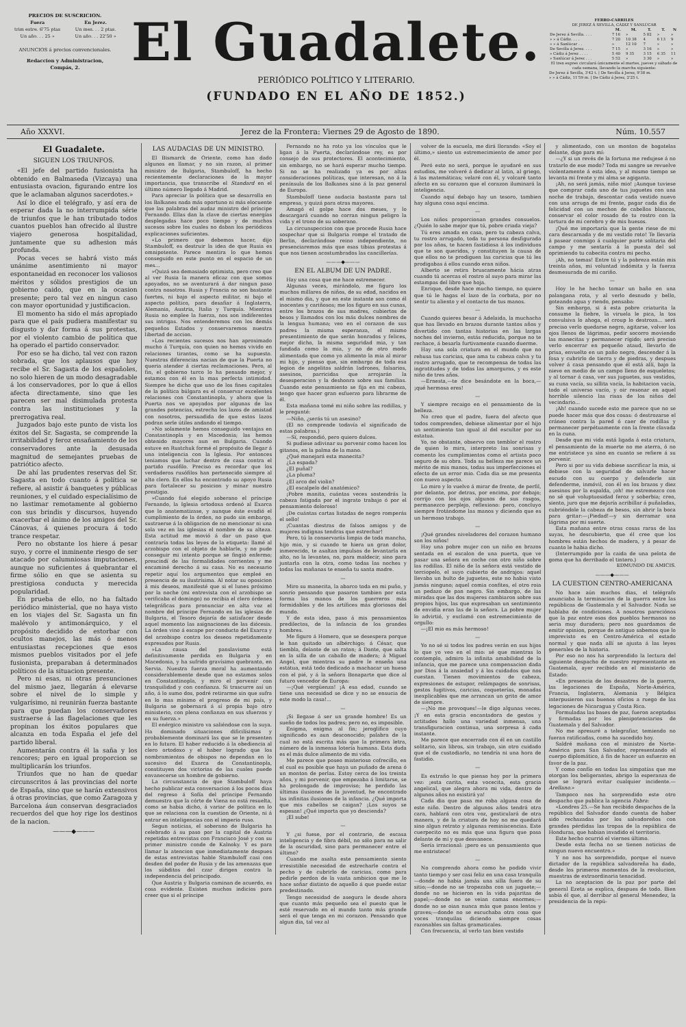PRECIOS DE SUSCRICION.
| Fuera | En Jerez. |
| trim estre. 6'75 ptas | Un mes. . . 2 ptas. |
| Un año. . . 25 » | Un año. . . 22'50 » |
ANUNCIOS á precios convencionales.
Redaccion y Administracion,
Compás, 2.
El Guadalete.
PERIÓDICO POLÍTICO Y LITERARIO.
(FUNDADO EN EL AÑO DE 1852.)
FERRO-CARRILES
DE JEREZ Á SEVILLA, CÁDIZ Y SANLÚCAR
| | M. | M. | T. | T. | N |
| --- | --- | --- | --- | --- | --- |
| De Jerez á Sevilla. . . . | 7 16 | » | 5 02 | » | » |
| » » á Cádiz. . . . | 7 20 | 10 38 | 4 | 6 13 | 9 |
| » » á Sanlúcar . . | » | 12 10 | 7 | » | » |
| De Sevilla á Jerez. . . . | 7 15 | » | 3 16 | » | » |
| » Cádiz á Jerez . . . . | 5 40 | 9 35 | 3 15 | 6 35 | 11 |
| » Sanlúcar á Jerez . . . | 5 52 | » | 3 30 | » | » |
El tren expres circulará únicamente el martes, jueves y sábado de cada semana, llevando la marcha siguiente:
De Jerez á Sevilla, 3'42 t. | De Sevilla á Jerez, 9'38 m.
» » á Cádiz, 11'59 m. | De Cádiz á Jerez, 2'25 t.
Año XXXVI. Jerez de la Frontera: Viernes 29 de Agosto de 1890. Núm. 10.557
El Guadalete.
SIGUEN LOS TRIUNFOS.
«El jefe del partido fusionista ha obtenido en Balmaseda (Vizcaya) una entusiasta ovacion, figurando entre los que le aclamaban algunos sacerdotes.»
Así lo dice el telégrafo, y así era de esperar dada la no interrumpida série de triunfos que le han tributado todos cuantos pueblos han ofrecido al ilustre viajero generosa hospitalidad, juntamente que su adhesion más profunda.
Pocas veces se habrá visto más unánime asentimiento ni mayor espontaneidad en reconocer los valiosos méritos y sólidos prestigios de un gobierno caido, que en la ocasion presente; pero tal vez en ningun caso con mayor oportunidad y justificacion.
El momento ha sido el más apropiado para que el país pudiera manifestar su disgusto y dar forma á sus protestas, por el violento cambio de política que ha operado el partido conservador.
Por eso se ha dicho, tal vez con razon sobrada, que los aplausos que hoy recibe el Sr. Sagasta de los españoles, no solo hieren de un modo desagradable á los conservadores, por lo que á ellos afecta directamente, sino que les parecen ser mal disimulada protesta contra las instituciones y la prerrogativa real.
Juzgados bajo este punto de vista los éxitos del Sr. Sagasta, se comprende la irritabilidad y feroz ensañamiento de los conservadores ante la desusada magnitud de semejantes pruebas de patriótico afecto.
De ahí las prudentes reservas del Sr. Sagasta en todo cuanto á política se refiere, al asistir á banquetes y públicas reuniones, y el cuidado especialísimo de no lastimar remotamente al gobierno con sus brindis y discursos, huyendo exacerbar el ánimo de los amigos del Sr. Cánovas, á quienes procura á todo trance respetar.
Pero no obstante los hiere á pesar suyo, y corre el inminente riesgo de ser atacado por calumniosas imputaciones, aunque no suficientes á quebrantar el firme sólio en que se asienta su prestigiosa conducta y merecida popularidad.
En prueba de ello, no ha faltado periódico ministerial, que no haya visto en los viajes del Sr. Sagasta un fin malévolo y antimonárquico, y el propósito decidido de estorbar con ocultos manejos, las más ó menos entusiastas recepciones que esos mismos pueblos visitados por el jefe fusionista, preparaban á determinados políticos de la situacion presente.
Pero ni esas, ni otras presunciones del mismo jaez, llegarán á elevarse sobre el nivel de lo simple y vulgarísimo, ni reunirán fuerza bastante para que puedan los conservadores sustraerse á las flagelaciones que les propinan los éxitos populares que alcanza en toda España el jefe del partido liberal.
Aumentarán contra él la saña y los rencores; pero en igual proporcion se multiplicarán los triunfos.
Triunfos que no han de quedar circunscritos á las provincias del norte de España, sino que se harán extensivos á otras provincias, que como Zaragoza y Barcelona áun conservan desgraciados recuerdos del que hoy rige los destinos de la nacion.
———◆———
LAS AUDACIAS DE UN MINISTRO.
El Bismarck de Oriente, como han dado algunos en llamar, y no sin razon, al primer ministro de Bulgaria, Stambuloff, ha hecho recientemente declaraciones de la mayor importancia, que transcribe el Standard en el último número llegado á Madrid.
Para apreciar la política que se desarrolla en los Balkanes nada más oportuno ni más elocuente que las palabras del audaz ministro del príncipe Fernando. Ellas dan la clave de ciertas energías desplegadas hace poco tiempo y de muchos sucesos sobre los cuales no daban los periódicos explicaciones suficientes.
«Lo primero que debemos hacer, dijo Stambuloff, es destruir la idea de que Rusia es omnipotente. Parece mentira lo que hemos conseguido en este punto en el espacio de un mes...
»Quizá sea demasiado optimista, pero creo que al ver Rusia la manera eficaz con que somos apoyados, no se aventurará á dar ningun paso contra nosotros. Rusia y Francia no son bastante fuertes, ni bajo el aspecto militar, ni bajo el aspecto político, para desafiar á Inglaterra, Alemania, Austria, Italia y Turquía. Mientras Rusia no emplee la fuerza, nos son indiferentes sus intrigas. Nos entenderemos con los demás pequeños Estados y conservaremos nuestra libertad de accion.
»Los recientes sucesos nos han aproximado mucho á Turquía, con quien no hemos vivido en relaciones tirantes, como se ha supuesto. Nuestras diferencias nacian de que la Puerta no queria atender á ciertas reclamaciones. Pero, al fin, el gobierno turco lo ha pensado mejor, y estamos con él en la mas perfecta intimidad. Siempre he dicho que uno de los fines capitales de la política búlgara es el conservar excelentes relaciones con Constantinopla, y ahora que la Puerta nos ve apoyados por algunas de las grandes potencias, estrecha los lazos de amistad con nosotros, persuadida de que estos lazos podran serle útiles andando el tiempo.
»No solamente hemos conseguido ventajas en Constantinopla y en Macedonia; las hemos obtenido mayores aun en Bulgaria. Cuando estuve en Rustchuk formé el propósito de llegar á una inteligencia con la Iglesia. Por entonces teniamos que luchar dentro de casa contra el partido rusófilo. Preciso es recordar que los verdaderos rusófilos han pertenecido siempre al alto clero. En ellos ha encontrado su apoyo Rusia para fortalecer su posicion y minar nuestro prestigio.
»Cuando fué elegido soberano el príncipe Fernando, la Iglesia ortodoxa ordenó al Exarca que lo anatematizase, y aunque éste evadió el cumplimiento de la órden, no pudo sin embargo, sustraerse á la obligacion de no mencionar ni una sola vez en las iglesias el nombre de su alteza. Esta actitud me movió á dar un paso que contraría todas las leyes de la etiqueta: llamé al arzobispo con el objeto de hablarle, y no pude conseguir mi intento porque se fingió enfermo; prescindí de las formalidades corrientes y me encaminé derecho á su casa. No es necesario repetir aquí los argumentos que empleé en presencia de su ilustrísima. Al notar su oposicion á mis deseos, manifesté que si el lunes próximo por la noche (mi entrevista con el arzobispo se verificaba el domingo) no recibia el clero órdenes telegráficas para pronunciar en alta voz el nombre del príncipe Fernando en las iglesias de Bulgaria, el Tesoro dejaría de satisfacer desde aquel momento las asignaciones de las diócesis. La órden vino á escape por conducto del Exarca y del arzobispo contra los deseos repetidamente expresados por Rusia.
»La causa del panslavismo está definitivamente perdida en Bulgaria y en Macedonia, y ha sufrido gravísimo quebranto, en Servia. Nuestra fuerza moral ha aumentando considerablemente desde que no estamos solos en Constantinopla, y miro el porvenir con tranquilidad y con confianza. Si trascurre así un año, á lo sumo dos, podré retirarme sin que sufra en lo mas mínimo el progreso de mi país, y Bulgaria se gobernará á sí propia bajo otro ministerio, con plena confianza en sus sfuerzos y en su fuerza.»
El enérgico ministro va saliéndose con la suya. Ha dominado situaciones dificilísimas y probablemente dominará las que se le presenten en lo futuro. El haber reducido á la obediencia al clero ortodoxo y el haber logrado que los nombramientos de obispos no dependan en lo sucesivo del Exarca de Constantinopla, constituyen dos victorias de las cuales puede envanecerse un hombre de gobierno.
La circunstancia de que Stambuloff haya hecho publicar esta conversacion á los pocos dias del regreso á Sofía del príncipe Fernando demuestra que la córte de Viena no está resuelta, como se habia dicho, á variar de política en lo que se relaciona con la cuestion de Oriente, ni á entrar en inteligencias con el imperio ruso.
Segun noticias, el soberano de Bulgaria ha celebrado á su paso por la capital de Austria repetidas entrevistas con Francisco José y con su primer ministro conde de Kalnoky. Y es para llamar la atencion que inmediatamente despues de estas entrevistas hable Stambuloff casi con desden del poder de Rusia y de las amenazas que los súbditos del czar dirigen contra la independencia del principado.
Que Austria y Bulgaria caminan de acuerdo, es cosa evidente. Existen muchos indicios para creer que si el príncipe
Fernando no ha roto ya los vínculos que le ligan á la Puerta, declarándose rey, es por consejo de sus protectores. El acontecimiento, sin embargo, no se hará esperar mucho tiempo. Si no se ha realizado ya es por altas consideraciones políticas, que interesan, no á la península de los Balkanes sino á la paz general de Europa.
Stambuloff tiene audacia bastante para tal empresa, y quizá para otras mayores.
Amagó el golpe hace dos meses, y lo descargará cuando no corran ningun peligro la vida y el trono de su soberano.
La circunspeccion con que procede Rusia hace sospechar que si Bulgaria rompe el tratado de Berlin, declarándose reino independiente, no presenciaremos más que esas tibias protestas á que nos tienen acostumbrados las cancillerías.
———◆———
EN EL ALBUM DE UN PADRE.
Hay una cosa que me hace estremecer.
Algunas veces, mirándolo, me figuro los muchos millares de niños, de su edad, nacidos en el mismo dia, y que en este instante son como él inocentes y cariñosos; me los figuro en sus cunas, entre los brazos de sus madres, cubiertos de besos y llamados con los más dulces nombres de la lengua humana; veo en el corazon de sus padres la misma esperanza, el mismo presentimiento de que serán honrados y felices, mejor dicho, la misma seguridad mia, y tan fundada como la mia, y no de otro modo alimentada que como yo alimento la mia al mirar mi hijo, y pienso que, sin embargo de toda esa legion de angelitos saldrán ladrones, falsarios, asesinos, parricidas que arrojarán la desesperacion y la deshonra sobre sus familias. Cuando este pensamiento se fija en mi cabeza, tengo que hacer gran esfuerzo para librarme de él.
Esta mañana tomé mi niño sobre las rodillas, y le pregunté:
—Niño, ¿serás tú un asesino?
(El no comprende todavía el significado de estas palabras.)
—Sí, respondió, pero quiero dulces.
Si pudiese adivinar su porvenir como hacen los gitanos, en la palma de la mano.
¿Qué manejará esta manecita?
¿La espada?
¿El puñal?
¿La pluma?
¿El arco del violin?
¿El escalpelo del anatómico?
¡Pobre manita, cuántas veces sostendrás la cabeza fatigada por el ingrato trabajo ó por el pensamiento doloroso!
¡De cuántas cartas listadas de negro romperás el sello!
¡Cuantas diestras de falsos amigos y de mujeres indignas tendras que estrechar!
Pero, tú la conservarás limpia de toda mancha, hijo mio, y si cuando te hiera un gran dolor, inmerecido, te asaltan impulsos de levantarla en alto, no la levantes, no, para maldecir, sino para juntarla con la otra, como todas las noches y todas las mañanas te enseña tu santa madre.
—
Miro su manecita, la abarco toda en mi puño, y sonrío pensando que pasaron tambien por esta forma las manos de los guerreros más formidables y de los artífices más gloriosos del mundo.
Y de esta idea, paso á mis pensamientos predilectos, de la infancia de los grandes hombres.
Me figuro á Homero, que se desespera porque le han quitado un albérchigo; á César, que tiembla, delante de un raton; á Dante, que salta en la silla de un caballo de madera; á Miguel Angel, que mientras su padre le enseña una estátua, está todo dedicado a machacar un hueso con el pié, y á la señora Bonaparte que dice al futuro vencedor de Europa:
—¡Qué vergüenza! ¡A esa edad, cuando se tiene una necesidad se dice y no se ensucia de este modo la casa!...
—
¡Si llegase á ser un grande hombre! Es un sueño de todos los padres; pero no, es imposible.
Enigma, enigma al fin; jeroglífico cuyo significado es aun desconocido; palabra de la cual no está escrita más que la primera letra, número de la inmensa lotería humana. Esta duda es el más dulce alimento de mi vida.
Me parece que poseo misterioso cofrecillo, en el cual es posible que haya un puñado de arena ó un monton de perlas. Estoy cerca de los treinta años, y mi porvenir, que empezaba á limitarse, se ha prolongado de improviso; he perdido las últimas ilusiones de la juventud, he encontrado las infinitas ilusiones de la infancia. ¿Qué importa que mis cabellos se caigan? ¡Los suyos se espesan! ¿Qué importa que yo descienda?
¡El sube!
—
Y ¿si fuese, por el contrario, de escasa inteligencia y de fibra débil, no sólo para no salir de la oscuridad, sino para permanecer entre el último?
Cuando me asalta este pensamiento siento irresistible necesidad de estrecharle contra el pecho y de cubrirlo de caricias, como para pedirle perdon de la vasta ambicion que me lo hace soñar distinto de aquello á que puede estar predestinado.
Tengo necesidad de asegura le desde ahora que cuanto más pequeño sea el puesto que le esté reservado en el mundo tanto más grande será el que tenga en mi corazon. Pensando que algun dia, tal vez al
volver de la escuela, me dirá llorando: «Soy el último,» siento un estremecimiento de amor por él.
Peró esto no será, porque le ayudaré en sus estudios, me volveré á dedicar al latin, al griego, á las matemáticas; velaré con él, y volcaré tanto afecto en su corazon que el corazon iluminará la inteligencia.
Cuando aquí debajo hay un tesoro, tambien hay alguna cosa aquí encima.
—
Los niños proporcionan grandes consuelos. ¿Quién lo sabe mejor que tú, pobre criada vieja?
Tú eres amada en casa, pero tu cabeza calva, tu rostro arrugado, toda tu persona desfigurada por los años, te hacen fastidiosa á los individuos que te son queridos, y constituyen la causa de que ellos no te prodiguen las caricias que tú les prodigabas á ellos cuando eran niños.
Alberto se retira bruscamente hácia atras cuando tú acercas el rostro al suyo para mirar las estampas del libro que hoja.
Enrique, desde hace mucho tiempo, no quiere que tú le hagas el lazo de la corbata, por no sentir tu aliento y el contacto de tus manos.
—
Cuando quieres besar á Adelaida, la muchacha que has llevado en brazos durante tantos años y divertido con tantas historias en las largas noches del invierno, estás reducida, porque no te rechace, á besarla furtivamente cuando duerme.
Hay una sola criatura en el mundo que no rehusa tus caricias, que ama tu cabeza calva y tu rostro arrugado, que te recompensa de todas las ingratitudes y de todas las amarguras, y es este niño de tres años.
—Ernesta,—te dice besándote en la boca,—¡qué hermosa eres!
—
Y siempre recaigo en el pensamiento de la belleza.
No creo que el padre, fuera del afecto que todos comprenden, debiese alimentar por el hijo un sentimiento tan igual al del escultor por su estatua.
Yo, no obstante, observo con temblor el rostro de quien lo mira, interpreto las sonrisas y comento los cumplimientos como el artista poco seguro de su obra. Toda su belleza me parece un mérito de mis manos, todas sus imperfecciones el efecto de un error mio. Cada dia se me presenta con nuevo aspecto.
Lo miro y lo vuelvo á mirar de frente, de perfil, por delante, por detras, por encima, por debajo; corrijo con los ojos algunos de sus rasgos, permanezco perplejo, reflexiono: pero, concluyo siempre frotándome las manos y diciendo que es un hermoso trabajo.
—
¡Qué grandes niveladores del corazon humano son los niños!
Hay una pobre mujer con un niño en brazos sentada en el escalon de una puerta, que ve pasar una señora en coche con otro niño sobre las rodillas. El niño de la señora está vestido de terciopelo, el suyo cubierto de andrajos: aquel llevaba un bulto de juguetes, este no habia visto jamás ninguno; aquel comia confites, el otro roia un pedazo de pan negro. Sin embargo, de las miradas que las dos mujeres cambiaron sobre sus propios hijos, las que expresaban un sentimiento de envidia eran las de la señora. La pobre mujer lo advirtió, y exclamó con estremecimiento de orgullo:
—¡El mio es más hermoso!
—
Yo no sé si todos los padres verán en sus hijos lo que yo veo en el mio: sé que mientras lo contemplo, admiro la infinita amabilidad de la infancia, que me parece una compensacion dada por Dios á la ansiedad y á los cuidados que nos cuestan. Tienen movimientos de cabeza, expresiones de estupor, relámpagos de sonrisas, gestos fugitivos, caricias, coqueterías, monadas inexplicables que me arrancan un grito de amor de siempre.
—¡No me provoques!—le digo algunas veces. ¡Y en esta gracia encantadora de gestos y actitudes hallo una variedad inmensa, una transfiguracion continua, una sorpresa á cada instante.
Me parece que encerrado con él en un castillo solitario, sin libros, sin trabajo, sin otro cuidado que el de custodiarlo, no tendría ni una hora de fastidio.
—
Es extraño lo que pienso hoy por la primera vez: ¡esta carita, esta vocecita, esta gracia angelical, que alegra ahora mi vida, dentro de algunos años no existirá ya!
Cada dia que pasa me roba alguna cosa de este niño. Dentro de algunos años tendrá otra cara, hablará con otra voz, gesticulará de otra manera, y de la criatura de hoy no me quedará sino algun retrato y algunas reminiscencias. Este cuerpecito no es más que una figura que pasa delante de mí y que desvanece.
Sería irracional: ¡pero es un pensamiento que me entristece!
—
No comprendo ahora como he podido vivir tanto tiempo y ser casi feliz en una casa tranquila—donde no habia jamás una silla fuera de su sitio;—donde no se tropezaba con un juguete;—donde no se hicieron en la vida pajaritas de papel;—donde no se veian camas enormes;—donde no se oian nunca más que pasos lentos y graves;—donde no se escuchaba otra cosa que voces tranquilas diciendo siempre cosas razonables sin faltas gramaticales.
Con frecuencia, al verlo tan bien vestido
y alimentado, con un monton de bagatelas delante, digo para mí:
—¿Y si un revés de la fortuna me redujese á no tratarlo de ese modo? Toda mi sangre se revuelve violentamente á esta idea, y al mismo tiempo se levanta mi frente y mi alma se agiganta.
¡Ah, no será jamás, niño mio! ¡Aunque tuviese que comprar cada uno de tus juguetes con una noche de trabajo, descontar cada vestido nuevo con una arruga de mi frente, pagar cada dia de felicidad con un mechon de cabellos blancos, conservar el color rosado de tu rostro con la tortura de mi cerebro y de mis huesos.
¡Qué me importaría que la gente riese de mi cara descarnada y de mi vestido roto! Te llevaría á pasear conmigo á cualquier parte solitaria del campo y me sentaría á la puesta del sol oprimiendo tu cabecita contra mi pecho.
¡Ah, no temas! Entre tú y la pobreza están mis treinta años, mi voluntad indómita y la fuerza desmesurada de mi cariño.
—
Hoy le he hecho tomar un baño en una palangana rota, y al verlo desnudo y bello, goteando agua y riendo, pensaba:
Sin embargo, si á esta pobre criaturita la consume la fiebre, la viruela le pica, la tos convulsiva lo ahoga, el croup lo destroza... será preciso verlo quedarse negro, agitarse, volver los ojos llenos de lágrimas, pedir socorro moviendo las manecitas y permanecer rígido; será preciso verlo encerrar en pequeño ataud, llevarlo de prisa, envuelto en un paño negro, descender á la fosa y cubrirlo de tierra y de piedras, y despues volver á casa pensando que él está allí, bajo la nieve en medio de un campo lleno de esqueletos; y al tornar á casa, ver sus juguetes, sus vestidos, su cuna vacía, su sillita vacía, la habitacion vacía, todo el universo vacío, y oir resonar en aquel horrible silencio las risas de los niños del vecindario...
¡Ah! cuando sucede esto me parece que no se puede hacer más que dos cosas: ó destrozarse el cráneo contra la pared ó caer de rodillas y permanecer perpétuamente con la frente clavada en la cuna.
Desde que mi vida está ligada á esta criatura, el pensamiento de la muerte no me aterra, ó no me entristece ya sino en cuanto se refiere á su porvenir.
Pero si por su vida debiese sacrificar la mia, si debiese con la seguridad de salvarle hacer escudo con su cuerpo y defenderle sin defenderme, inmóvil, con él en los brazos y diez asesinos por la espalda, ¡oh! me estremezco con no sé qué voluptuosidad feroz y soberbia; creo, siento, juro que me dejaría acribillar á puñaladas, cubriéndole la cabeza de besos, sin abrir la boca para gritar:—¡Piedad!—y sin derramar una lágrima por mi suerte.
Esta mañana entre otras cosas raras de las suyas, he descubierto, que él cree que los hombres están hechos de madera, y á pesar de cuanto le habia dicho.
(Interrumpido por la caida de una pelota de goma que ha derribado el tintero.)
EDMUNDO DE AMICIS.
———◆———
LA CUESTION CENTRO-AMERICANA
No hace aún muchos dias, el telégrafo anunciaba la terminacion de la guerra entre las repúblicas de Guatemala y el Salvador. Nada se hablaba de condiciones. A nosotros pareciónos que la paz entre esos dos pueblos hermanos no seria muy duradera; pero nos guardamos de emitir opinion, porque de antiguo sabemos que lo imprevisto es en Centro-América el estado normal y que nada allí se ajusta á las leyes generales de la historia.
Por eso no nos ha sorprendido la lectura del siguiente despacho de nuestro representante en Guatemala, ayer recibido en el ministerio de Estado:
«En presencia de los desastres de la guerra, las legaciones de España, Norte-América, Francia, Inglaterra, Alemania y Bélgica interpusieron sus buenos oficios a ruego de las legaciones de Nicaragua y Costa Rica.
Formuladas las bases de paz, fueron aceptadas y firmadas por los plenipotenciarios de Guatemala y del Salvador.
No me apresuré a telegrafiar, temiendo no fueran ratificadas, como ha sucedido hoy.
Saldré mañana con el ministro de Norte-América para San Salvador, representando el cuerpo diplomático, á fin de hacer un esfuerzo en favor de la paz.
Y como confío en todas las simpatías que me otorgan los beligerantes, abrigo la esperanza de que se logrará evitar cualquier incidente.—Arellano.»
Tampoco nos ha sorprendido este otro despacho que publica la agencia Fabra:
«Londres 25.—Se han recibido despachos de la república del Salvador dando cuenta de haber sido rechazadas por los salvadoreños con grandes pérdidas las tropas de la república de Honduras, que habian invadido el territorio.
Este hecho ocurrió el viernes último.
Desde esta fecha no se tienen noticias de ningun nuevo encuentro.»
Y no nos ha sorprendido, porque el nuevo dictador de la república salvadoreña ha dado, desde los primeros momentos de la revolucion, muestras de extraordinaria tenacidad.
La no aceptacion de la paz por parte del general Ezeta se explica, despues de todo. Bien sabía él que, al derribar al general Menendez, la presidencia de la repú-